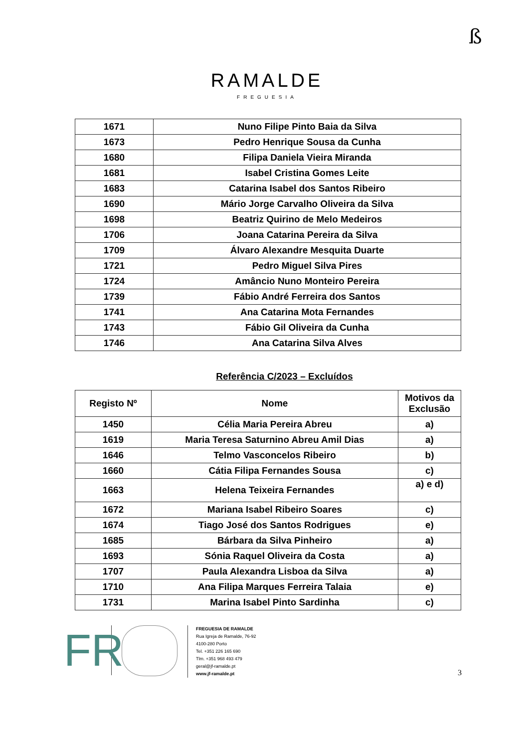ß
RAMALDE
FREGUESIA
| 1671 | Nuno Filipe Pinto Baia da Silva |
| 1673 | Pedro Henrique Sousa da Cunha |
| 1680 | Filipa Daniela Vieira Miranda |
| 1681 | Isabel Cristina Gomes Leite |
| 1683 | Catarina Isabel dos Santos Ribeiro |
| 1690 | Mário Jorge Carvalho Oliveira da Silva |
| 1698 | Beatriz Quirino de Melo Medeiros |
| 1706 | Joana Catarina Pereira da Silva |
| 1709 | Álvaro Alexandre Mesquita Duarte |
| 1721 | Pedro Miguel Silva Pires |
| 1724 | Amâncio Nuno Monteiro Pereira |
| 1739 | Fábio André Ferreira dos Santos |
| 1741 | Ana Catarina Mota Fernandes |
| 1743 | Fábio Gil Oliveira da Cunha |
| 1746 | Ana Catarina Silva Alves |
Referência C/2023 – Excluídos
| Registo Nº | Nome | Motivos da Exclusão |
| --- | --- | --- |
| 1450 | Célia Maria Pereira Abreu | a) |
| 1619 | Maria Teresa Saturnino Abreu Amil Dias | a) |
| 1646 | Telmo Vasconcelos Ribeiro | b) |
| 1660 | Cátia Filipa Fernandes Sousa | c) |
| 1663 | Helena Teixeira Fernandes | a) e d) |
| 1672 | Mariana Isabel Ribeiro Soares | c) |
| 1674 | Tiago José dos Santos Rodrigues | e) |
| 1685 | Bárbara da Silva Pinheiro | a) |
| 1693 | Sónia Raquel Oliveira da Costa | a) |
| 1707 | Paula Alexandra Lisboa da Silva | a) |
| 1710 | Ana Filipa Marques Ferreira Talaia | e) |
| 1731 | Marina Isabel Pinto Sardinha | c) |
FR
FREGUESIA DE RAMALDE
Rua Igreja de Ramalde, 76-92
4100-280 Porto
Tel. +351 226 165 690
Tlm. +351 968 493 479
geral@jf-ramalde.pt
www.jf-ramalde.pt
3